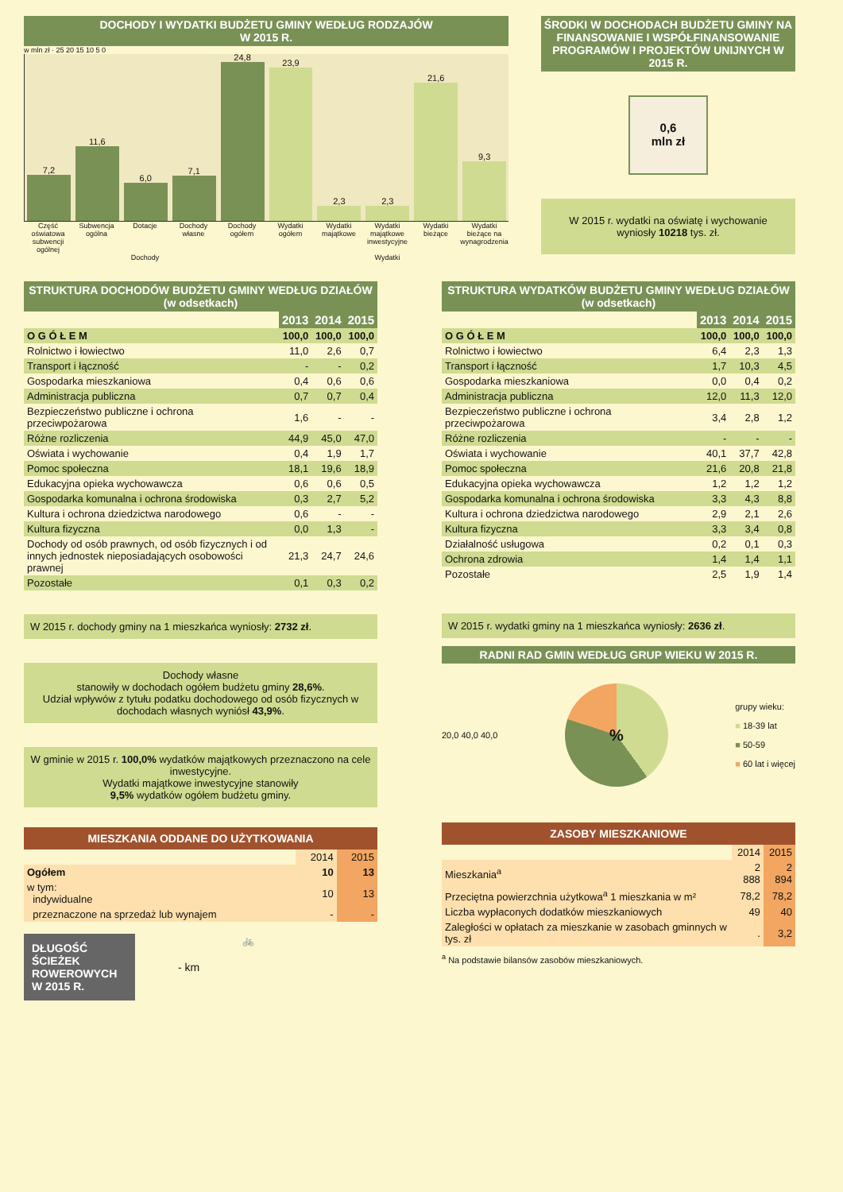DOCHODY I WYDATKI BUDŻETU GMINY WEDŁUG RODZAJÓW
W 2015 R.
w mln zł · 25 20 15 10 5 0
7,2
11,6
6,0
7,1
24,8
23,9
2,3
2,3
21,6
9,3
Część oświatowa subwencji ogólnej
Subwencja ogólna Dotacje Dochody własne Dochody ogółem Wydatki ogółem Wydatki majątkowe Wydatki majątkowe inwestycyjne Wydatki bieżące Wydatki bieżące na wynagrodzenia
Dochody Wydatki
ŚRODKI W DOCHODACH BUDŻETU GMINY NA FINANSOWANIE I WSPÓŁFINANSOWANIE PROGRAMÓW I PROJEKTÓW UNIJNYCH W 2015 R.
0,6
mln zł
W 2015 r. wydatki na oświatę i wychowanie wyniosły 10218 tys. zł.
STRUKTURA DOCHODÓW BUDŻETU GMINY WEDŁUG DZIAŁÓW (w odsetkach)
| | 2013 | 2014 | 2015 |
| O G Ó Ł E M | 100,0 | 100,0 | 100,0 |
| Rolnictwo i łowiectwo | 11,0 | 2,6 | 0,7 |
| Transport i łączność | - | - | 0,2 |
| Gospodarka mieszkaniowa | 0,4 | 0,6 | 0,6 |
| Administracja publiczna | 0,7 | 0,7 | 0,4 |
| Bezpieczeństwo publiczne i ochrona przeciwpożarowa | 1,6 | - | - |
| Różne rozliczenia | 44,9 | 45,0 | 47,0 |
| Oświata i wychowanie | 0,4 | 1,9 | 1,7 |
| Pomoc społeczna | 18,1 | 19,6 | 18,9 |
| Edukacyjna opieka wychowawcza | 0,6 | 0,6 | 0,5 |
| Gospodarka komunalna i ochrona środowiska | 0,3 | 2,7 | 5,2 |
| Kultura i ochrona dziedzictwa narodowego | 0,6 | - | - |
| Kultura fizyczna | 0,0 | 1,3 | - |
| Dochody od osób prawnych, od osób fizycznych i od innych jednostek nieposiadających osobowości prawnej | 21,3 | 24,7 | 24,6 |
| Pozostałe | 0,1 | 0,3 | 0,2 |
W 2015 r. dochody gminy na 1 mieszkańca wyniosły: 2732 zł.
Dochody własne
stanowiły w dochodach ogółem budżetu gminy 28,6%.
Udział wpływów z tytułu podatku dochodowego od osób fizycznych w dochodach własnych wyniósł 43,9%.
W gminie w 2015 r. 100,0% wydatków majątkowych przeznaczono na cele inwestycyjne.
Wydatki majątkowe inwestycyjne stanowiły
9,5% wydatków ogółem budżetu gminy.
MIESZKANIA ODDANE DO UŻYTKOWANIA
| | 2014 | 2015 |
| Ogółem | 10 | 13 |
| w tym: indywidualne | 10 | 13 |
| przeznaczone na sprzedaż lub wynajem | - | - |
DŁUGOŚĆ ŚCIEŻEK ROWEROWYCH W 2015 R.
- km
🚲
STRUKTURA WYDATKÓW BUDŻETU GMINY WEDŁUG DZIAŁÓW (w odsetkach)
| | 2013 | 2014 | 2015 |
| O G Ó Ł E M | 100,0 | 100,0 | 100,0 |
| Rolnictwo i łowiectwo | 6,4 | 2,3 | 1,3 |
| Transport i łączność | 1,7 | 10,3 | 4,5 |
| Gospodarka mieszkaniowa | 0,0 | 0,4 | 0,2 |
| Administracja publiczna | 12,0 | 11,3 | 12,0 |
| Bezpieczeństwo publiczne i ochrona przeciwpożarowa | 3,4 | 2,8 | 1,2 |
| Różne rozliczenia | - | - | - |
| Oświata i wychowanie | 40,1 | 37,7 | 42,8 |
| Pomoc społeczna | 21,6 | 20,8 | 21,8 |
| Edukacyjna opieka wychowawcza | 1,2 | 1,2 | 1,2 |
| Gospodarka komunalna i ochrona środowiska | 3,3 | 4,3 | 8,8 |
| Kultura i ochrona dziedzictwa narodowego | 2,9 | 2,1 | 2,6 |
| Kultura fizyczna | 3,3 | 3,4 | 0,8 |
| Działalność usługowa | 0,2 | 0,1 | 0,3 |
| Ochrona zdrowia | 1,4 | 1,4 | 1,1 |
| Pozostałe | 2,5 | 1,9 | 1,4 |
W 2015 r. wydatki gminy na 1 mieszkańca wyniosły: 2636 zł.
RADNI RAD GMIN WEDŁUG GRUP WIEKU W 2015 R.
20,0 40,0 40,0
%
grupy wieku:
■ 18-39 lat
■ 50-59
■ 60 lat i więcej
ZASOBY MIESZKANIOWE
| | 2014 | 2015 |
| Mieszkania<sup>a</sup> | 2 888 | 2 894 |
| Przeciętna powierzchnia użytkowa<sup>a</sup> 1 mieszkania w m² | 78,2 | 78,2 |
| Liczba wypłaconych dodatków mieszkaniowych | 49 | 40 |
| Zaległości w opłatach za mieszkanie w zasobach gminnych w tys. zł | . | 3,2 |
<sup>a</sup> Na podstawie bilansów zasobów mieszkaniowych.